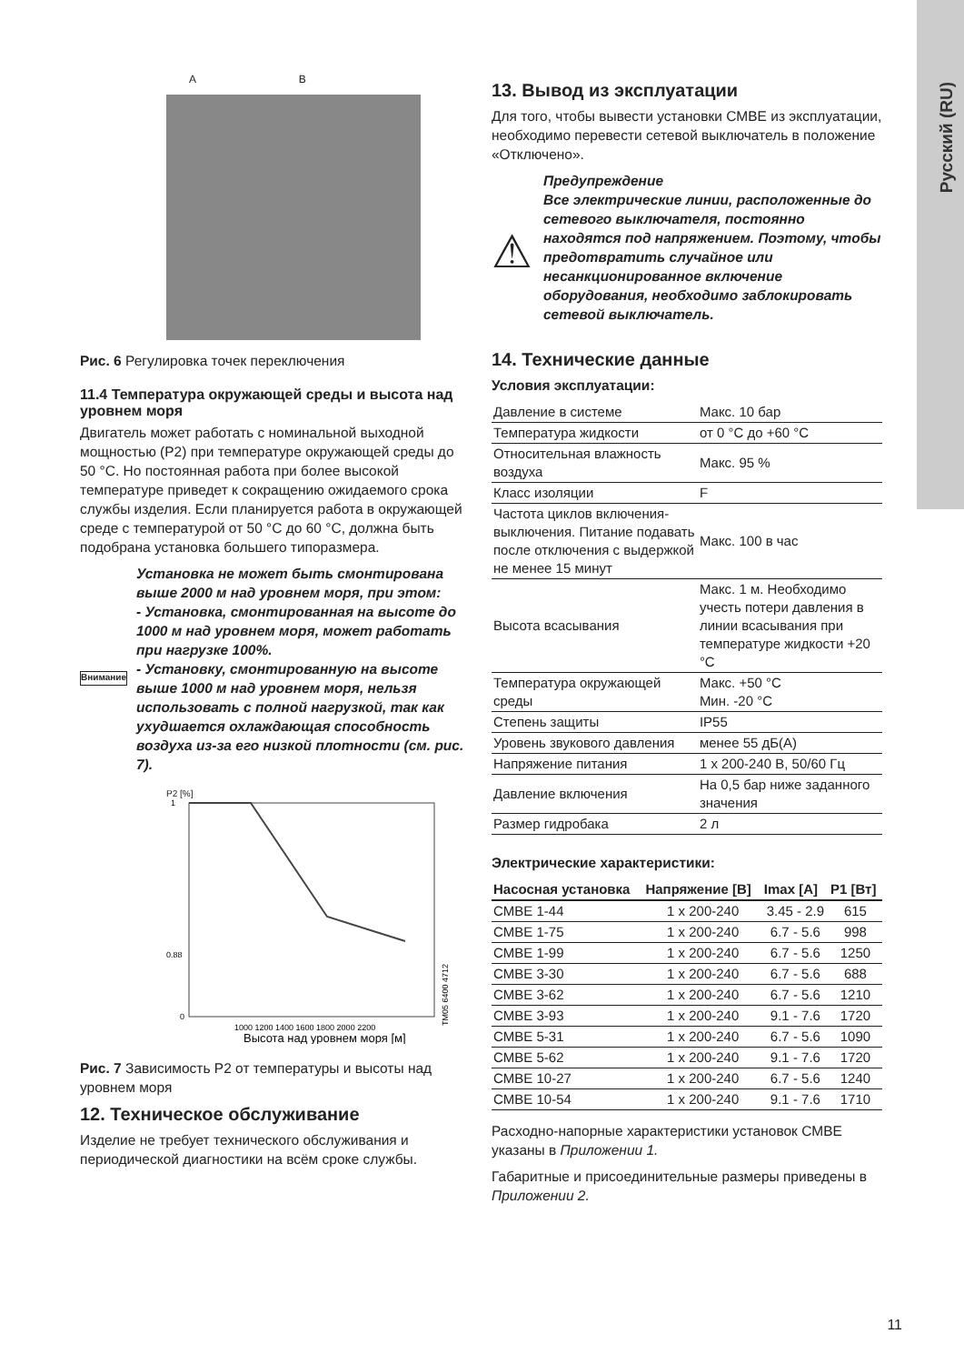Русский (RU)
A B
Рис. 6 Регулировка точек переключения
11.4 Температура окружающей среды и высота над уровнем моря
Двигатель может работать с номинальной выходной мощностью (P2) при температуре окружающей среды до 50 °C. Но постоянная работа при более высокой температуре приведет к сокращению ожидаемого срока службы изделия. Если планируется работа в окружающей среде с температурой от 50 °C до 60 °C, должна быть подобрана установка большего типоразмера.
Внимание
Установка не может быть смонтирована выше 2000 м над уровнем моря, при этом:
- Установка, смонтированная на высоте до 1000 м над уровнем моря, может работать при нагрузке 100%.
- Установку, смонтированную на высоте выше 1000 м над уровнем моря, нельзя использовать с полной нагрузкой, так как ухудшается охлаждающая способность воздуха из-за его низкой плотности (см. рис. 7).
P2 [%]
1
0.88
0
1000 1200 1400 1600 1800 2000 2200
Высота над уровнем моря [м]
TM05 6400 4712
Рис. 7 Зависимость P2 от температуры и высоты над уровнем моря
12. Техническое обслуживание
Изделие не требует технического обслуживания и периодической диагностики на всём сроке службы.
13. Вывод из эксплуатации
Для того, чтобы вывести установки CMBE из эксплуатации, необходимо перевести сетевой выключатель в положение «Отключено».
⚠
Предупреждение
Все электрические линии, расположенные до сетевого выключателя, постоянно находятся под напряжением. Поэтому, чтобы предотвратить случайное или несанкционированное включение оборудования, необходимо заблокировать сетевой выключатель.
14. Технические данные
Условия эксплуатации:
| Давление в системе | Макс. 10 бар |
| Температура жидкости | от 0 °C до +60 °C |
| Относительная влажность воздуха | Макс. 95 % |
| Класс изоляции | F |
| Частота циклов включения-выключения. Питание подавать после отключения с выдержкой не менее 15 минут | Макс. 100 в час |
| Высота всасывания | Макс. 1 м. Необходимо учесть потери давления в линии всасывания при температуре жидкости +20 °C |
| Температура окружающей среды | Макс. +50 °C Мин. -20 °C |
| Степень защиты | IP55 |
| Уровень звукового давления | менее 55 дБ(А) |
| Напряжение питания | 1 x 200-240 В, 50/60 Гц |
| Давление включения | На 0,5 бар ниже заданного значения |
| Размер гидробака | 2 л |
Электрические характеристики:
| Насосная установка | Напряжение [В] | Imax [A] | P1 [Вт] |
| --- | --- | --- | --- |
| CMBE 1-44 | 1 x 200-240 | 3.45 - 2.9 | 615 |
| CMBE 1-75 | 1 x 200-240 | 6.7 - 5.6 | 998 |
| CMBE 1-99 | 1 x 200-240 | 6.7 - 5.6 | 1250 |
| CMBE 3-30 | 1 x 200-240 | 6.7 - 5.6 | 688 |
| CMBE 3-62 | 1 x 200-240 | 6.7 - 5.6 | 1210 |
| CMBE 3-93 | 1 x 200-240 | 9.1 - 7.6 | 1720 |
| CMBE 5-31 | 1 x 200-240 | 6.7 - 5.6 | 1090 |
| CMBE 5-62 | 1 x 200-240 | 9.1 - 7.6 | 1720 |
| CMBE 10-27 | 1 x 200-240 | 6.7 - 5.6 | 1240 |
| CMBE 10-54 | 1 x 200-240 | 9.1 - 7.6 | 1710 |
Расходно-напорные характеристики установок CMBE указаны в Приложении 1.
Габаритные и присоединительные размеры приведены в Приложении 2.
11